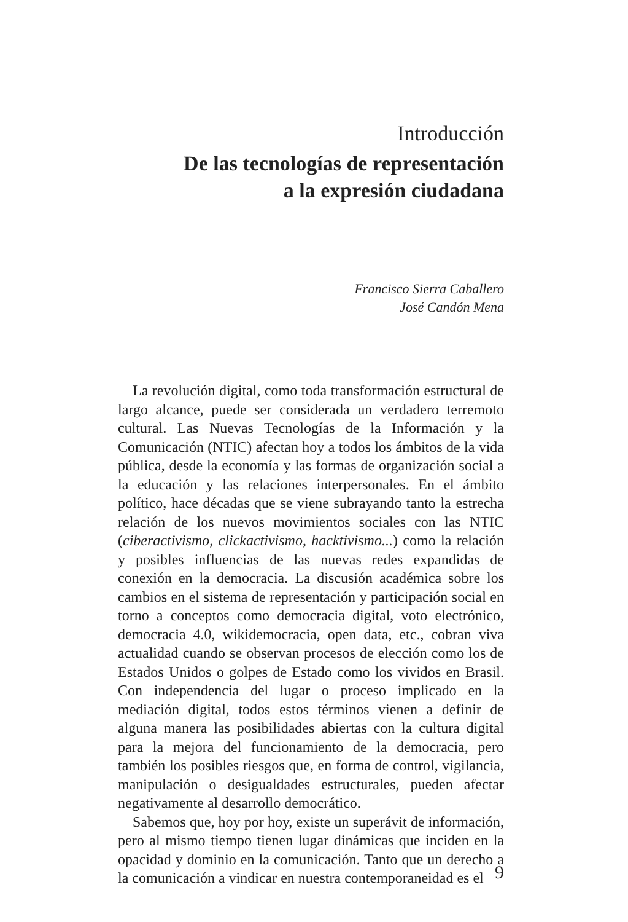Introducción
De las tecnologías de representación
a la expresión ciudadana
Francisco Sierra Caballero
José Candón Mena
La revolución digital, como toda transformación estructural de largo alcance, puede ser considerada un verdadero terremoto cultural. Las Nuevas Tecnologías de la Información y la Comunicación (NTIC) afectan hoy a todos los ámbitos de la vida pública, desde la economía y las formas de organización social a la educación y las relaciones interpersonales. En el ámbito político, hace décadas que se viene subrayando tanto la estrecha relación de los nuevos movimientos sociales con las NTIC (ciberactivismo, clickactivismo, hacktivismo...) como la relación y posibles influencias de las nuevas redes expandidas de conexión en la democracia. La discusión académica sobre los cambios en el sistema de representación y participación social en torno a conceptos como democracia digital, voto electrónico, democracia 4.0, wikidemocracia, open data, etc., cobran viva actualidad cuando se observan procesos de elección como los de Estados Unidos o golpes de Estado como los vividos en Brasil. Con independencia del lugar o proceso implicado en la mediación digital, todos estos términos vienen a definir de alguna manera las posibilidades abiertas con la cultura digital para la mejora del funcionamiento de la democracia, pero también los posibles riesgos que, en forma de control, vigilancia, manipulación o desigualdades estructurales, pueden afectar negativamente al desarrollo democrático.
Sabemos que, hoy por hoy, existe un superávit de información, pero al mismo tiempo tienen lugar dinámicas que inciden en la opacidad y dominio en la comunicación. Tanto que un derecho a la comunicación a vindicar en nuestra contemporaneidad es el
9